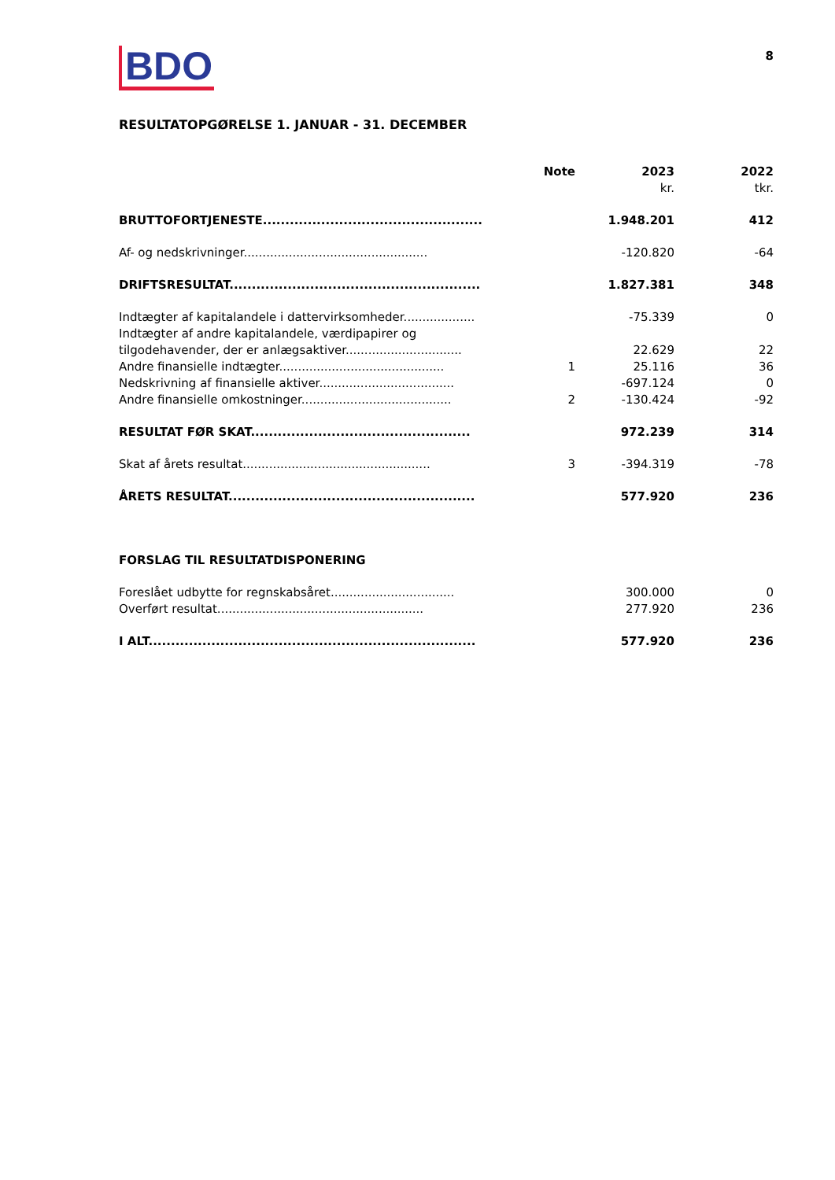BDO
8
RESULTATOPGØRELSE 1. JANUAR - 31. DECEMBER
| | Note | 2023 | 2022 |
| --- | --- | --- | --- |
| | | kr. | tkr. |
| BRUTTOFORTJENESTE................................................. | | 1.948.201 | 412 |
| Af- og nedskrivninger................................................. | | -120.820 | -64 |
| DRIFTSRESULTAT........................................................ | | 1.827.381 | 348 |
| Indtægter af kapitalandele i dattervirksomheder................... | | -75.339 | 0 |
| Indtægter af andre kapitalandele, værdipapirer og | | | |
| tilgodehavender, der er anlægsaktiver............................... | | 22.629 | 22 |
| Andre finansielle indtægter............................................ | 1 | 25.116 | 36 |
| Nedskrivning af finansielle aktiver.................................... | | -697.124 | 0 |
| Andre finansielle omkostninger........................................ | 2 | -130.424 | -92 |
| RESULTAT FØR SKAT................................................. | | 972.239 | 314 |
| Skat af årets resultat.................................................. | 3 | -394.319 | -78 |
| ÅRETS RESULTAT....................................................... | | 577.920 | 236 |
| FORSLAG TIL RESULTATDISPONERING | | | |
| Foreslået udbytte for regnskabsåret................................. | | 300.000 | 0 |
| Overført resultat....................................................... | | 277.920 | 236 |
| I ALT......................................................................... | | 577.920 | 236 |